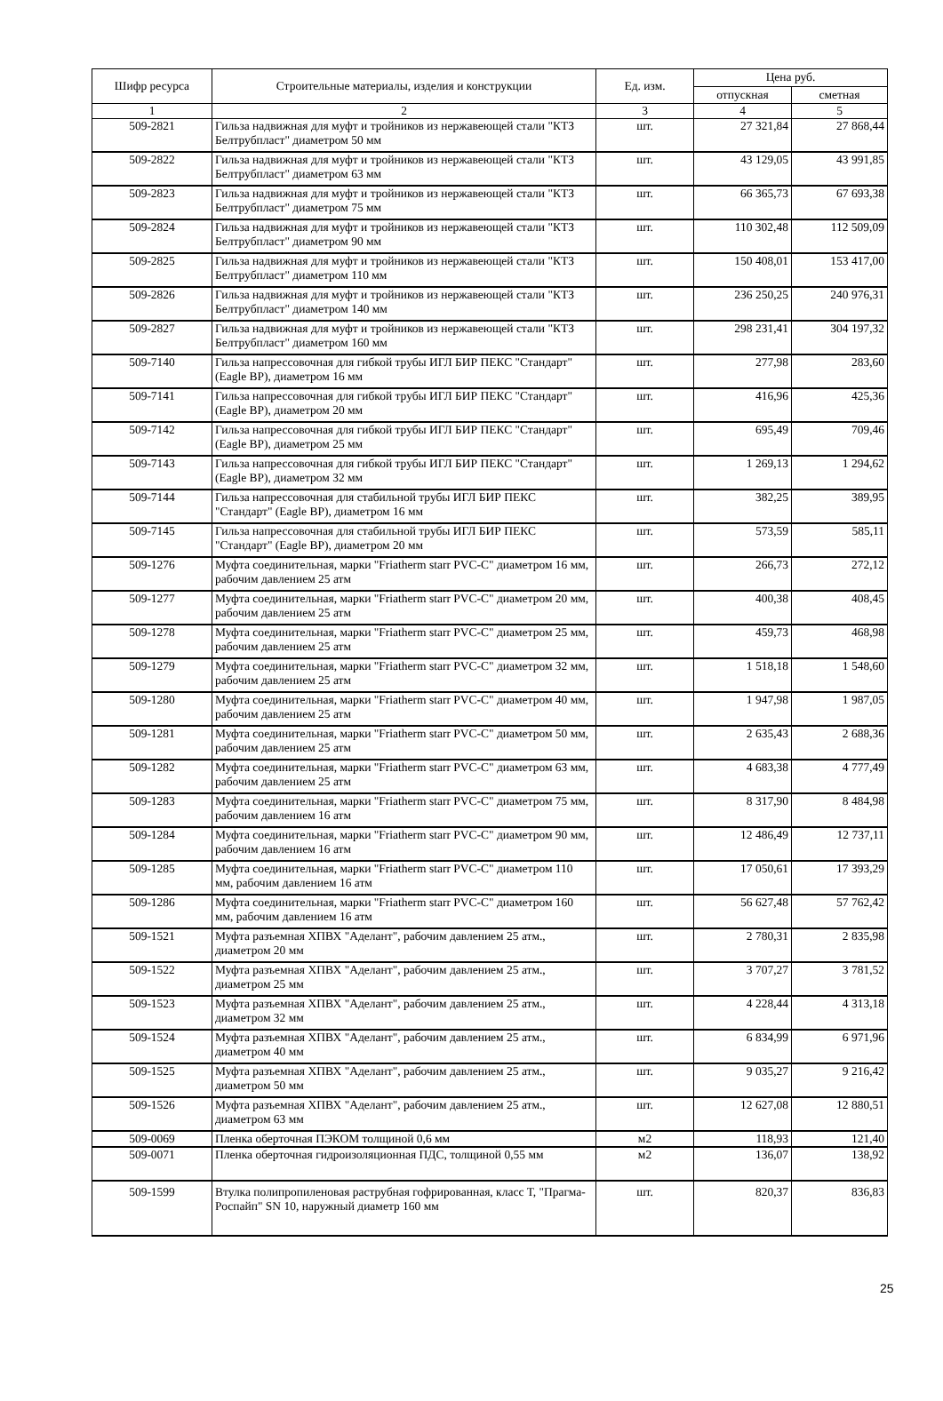| Шифр ресурса | Строительные материалы, изделия и конструкции | Ед. изм. | Цена руб. | |
| --- | --- | --- | --- | --- |
| | | | отпускная | сметная |
| 1 | 2 | 3 | 4 | 5 |
| 509-2821 | Гильза надвижная для муфт и тройников из нержавеющей стали "КТЗ Белтрубпласт" диаметром 50 мм | шт. | 27 321,84 | 27 868,44 |
| 509-2822 | Гильза надвижная для муфт и тройников из нержавеющей стали "КТЗ Белтрубпласт" диаметром 63 мм | шт. | 43 129,05 | 43 991,85 |
| 509-2823 | Гильза надвижная для муфт и тройников из нержавеющей стали "КТЗ Белтрубпласт" диаметром 75 мм | шт. | 66 365,73 | 67 693,38 |
| 509-2824 | Гильза надвижная для муфт и тройников из нержавеющей стали "КТЗ Белтрубпласт" диаметром 90 мм | шт. | 110 302,48 | 112 509,09 |
| 509-2825 | Гильза надвижная для муфт и тройников из нержавеющей стали "КТЗ Белтрубпласт" диаметром 110 мм | шт. | 150 408,01 | 153 417,00 |
| 509-2826 | Гильза надвижная для муфт и тройников из нержавеющей стали "КТЗ Белтрубпласт" диаметром 140 мм | шт. | 236 250,25 | 240 976,31 |
| 509-2827 | Гильза надвижная для муфт и тройников из нержавеющей стали "КТЗ Белтрубпласт" диаметром 160 мм | шт. | 298 231,41 | 304 197,32 |
| 509-7140 | Гильза напрессовочная для гибкой трубы ИГЛ БИР ПЕКС "Стандарт" (Eagle BP), диаметром 16 мм | шт. | 277,98 | 283,60 |
| 509-7141 | Гильза напрессовочная для гибкой трубы ИГЛ БИР ПЕКС "Стандарт" (Eagle BP), диаметром 20 мм | шт. | 416,96 | 425,36 |
| 509-7142 | Гильза напрессовочная для гибкой трубы ИГЛ БИР ПЕКС "Стандарт" (Eagle BP), диаметром 25 мм | шт. | 695,49 | 709,46 |
| 509-7143 | Гильза напрессовочная для гибкой трубы ИГЛ БИР ПЕКС "Стандарт" (Eagle BP), диаметром 32 мм | шт. | 1 269,13 | 1 294,62 |
| 509-7144 | Гильза напрессовочная для стабильной трубы ИГЛ БИР ПЕКС "Стандарт" (Eagle BP), диаметром 16 мм | шт. | 382,25 | 389,95 |
| 509-7145 | Гильза напрессовочная для стабильной трубы ИГЛ БИР ПЕКС "Стандарт" (Eagle BP), диаметром 20 мм | шт. | 573,59 | 585,11 |
| 509-1276 | Муфта соединительная, марки "Friatherm starr PVC-C" диаметром 16 мм, рабочим давлением 25 атм | шт. | 266,73 | 272,12 |
| 509-1277 | Муфта соединительная, марки "Friatherm starr PVC-C" диаметром 20 мм, рабочим давлением 25 атм | шт. | 400,38 | 408,45 |
| 509-1278 | Муфта соединительная, марки "Friatherm starr PVC-C" диаметром 25 мм, рабочим давлением 25 атм | шт. | 459,73 | 468,98 |
| 509-1279 | Муфта соединительная, марки "Friatherm starr PVC-C" диаметром 32 мм, рабочим давлением 25 атм | шт. | 1 518,18 | 1 548,60 |
| 509-1280 | Муфта соединительная, марки "Friatherm starr PVC-C" диаметром 40 мм, рабочим давлением 25 атм | шт. | 1 947,98 | 1 987,05 |
| 509-1281 | Муфта соединительная, марки "Friatherm starr PVC-C" диаметром 50 мм, рабочим давлением 25 атм | шт. | 2 635,43 | 2 688,36 |
| 509-1282 | Муфта соединительная, марки "Friatherm starr PVC-C" диаметром 63 мм, рабочим давлением 25 атм | шт. | 4 683,38 | 4 777,49 |
| 509-1283 | Муфта соединительная, марки "Friatherm starr PVC-C" диаметром 75 мм, рабочим давлением 16 атм | шт. | 8 317,90 | 8 484,98 |
| 509-1284 | Муфта соединительная, марки "Friatherm starr PVC-C" диаметром 90 мм, рабочим давлением 16 атм | шт. | 12 486,49 | 12 737,11 |
| 509-1285 | Муфта соединительная, марки "Friatherm starr PVC-C" диаметром 110 мм, рабочим давлением 16 атм | шт. | 17 050,61 | 17 393,29 |
| 509-1286 | Муфта соединительная, марки "Friatherm starr PVC-C" диаметром 160 мм, рабочим давлением 16 атм | шт. | 56 627,48 | 57 762,42 |
| 509-1521 | Муфта разъемная ХПВХ "Аделант", рабочим давлением 25 атм., диаметром 20 мм | шт. | 2 780,31 | 2 835,98 |
| 509-1522 | Муфта разъемная ХПВХ "Аделант", рабочим давлением 25 атм., диаметром 25 мм | шт. | 3 707,27 | 3 781,52 |
| 509-1523 | Муфта разъемная ХПВХ "Аделант", рабочим давлением 25 атм., диаметром 32 мм | шт. | 4 228,44 | 4 313,18 |
| 509-1524 | Муфта разъемная ХПВХ "Аделант", рабочим давлением 25 атм., диаметром 40 мм | шт. | 6 834,99 | 6 971,96 |
| 509-1525 | Муфта разъемная ХПВХ "Аделант", рабочим давлением 25 атм., диаметром 50 мм | шт. | 9 035,27 | 9 216,42 |
| 509-1526 | Муфта разъемная ХПВХ "Аделант", рабочим давлением 25 атм., диаметром 63 мм | шт. | 12 627,08 | 12 880,51 |
| 509-0069 | Пленка оберточная ПЭКОМ толщиной 0,6 мм | м2 | 118,93 | 121,40 |
| 509-0071 | Пленка оберточная гидроизоляционная ПДС, толщиной 0,55 мм | м2 | 136,07 | 138,92 |
| 509-1599 | Втулка полипропиленовая раструбная гофрированная, класс Т, "Прагма-Роспайп" SN 10, наружный диаметр 160 мм | шт. | 820,37 | 836,83 |
25